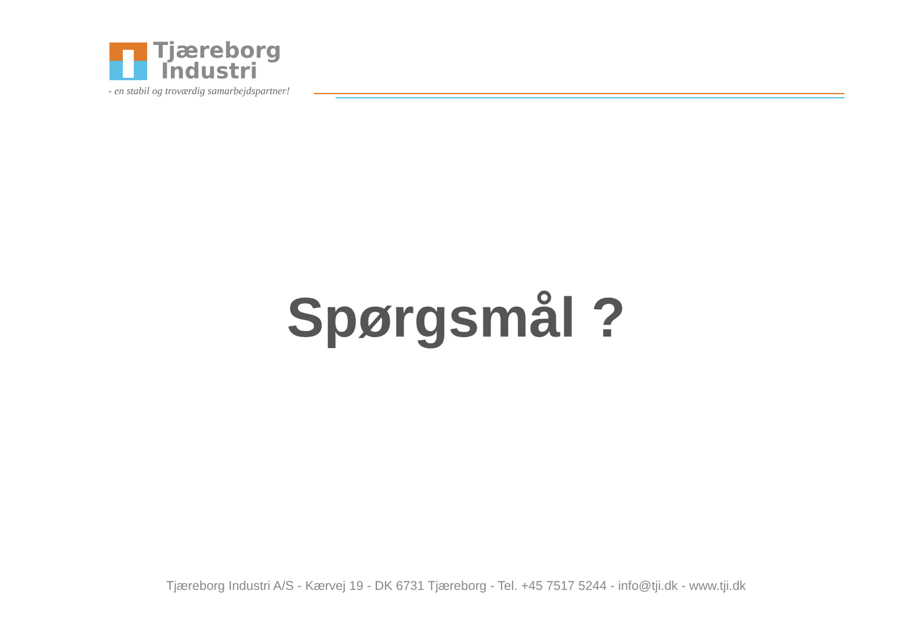Tjæreborg
Industri
- en stabil og troværdig samarbejdspartner!
Spørgsmål ?
Tjæreborg Industri A/S - Kærvej 19 - DK 6731 Tjæreborg - Tel. +45 7517 5244 - info@tji.dk - www.tji.dk